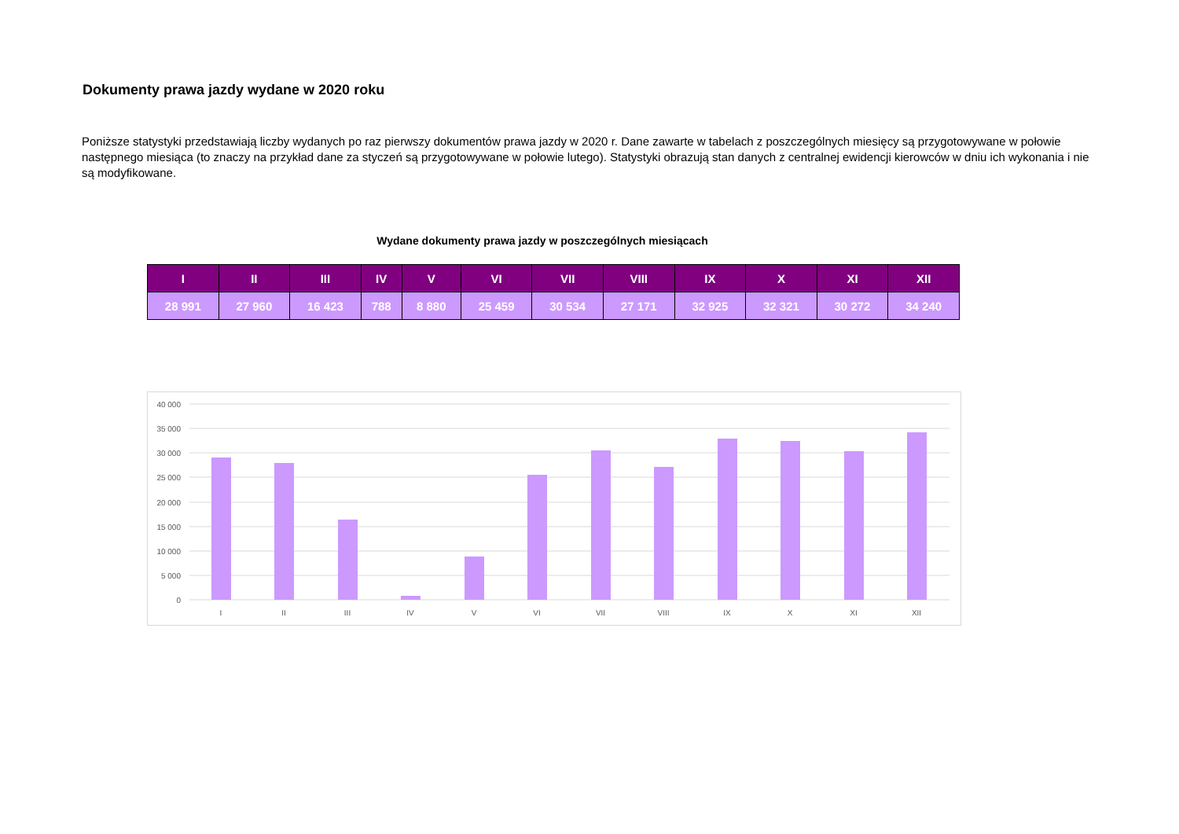Dokumenty prawa jazdy wydane w 2020 roku
Poniższe statystyki przedstawiają liczby wydanych po raz pierwszy dokumentów prawa jazdy w 2020 r. Dane zawarte w tabelach z poszczególnych miesięcy są przygotowywane w połowie następnego miesiąca (to znaczy na przykład dane za styczeń są przygotowywane w połowie lutego). Statystyki obrazują stan danych z centralnej ewidencji kierowców w dniu ich wykonania i nie są modyfikowane.
Wydane dokumenty prawa jazdy w poszczególnych miesiącach
| I | II | III | IV | V | VI | VII | VIII | IX | X | XI | XII |
| --- | --- | --- | --- | --- | --- | --- | --- | --- | --- | --- | --- |
| 28 991 | 27 960 | 16 423 | 788 | 8 880 | 25 459 | 30 534 | 27 171 | 32 925 | 32 321 | 30 272 | 34 240 |
40 000
35 000
30 000
25 000
20 000
15 000
10 000
5 000
0
I
II
III
IV
V
VI
VII
VIII
IX
X
XI
XII